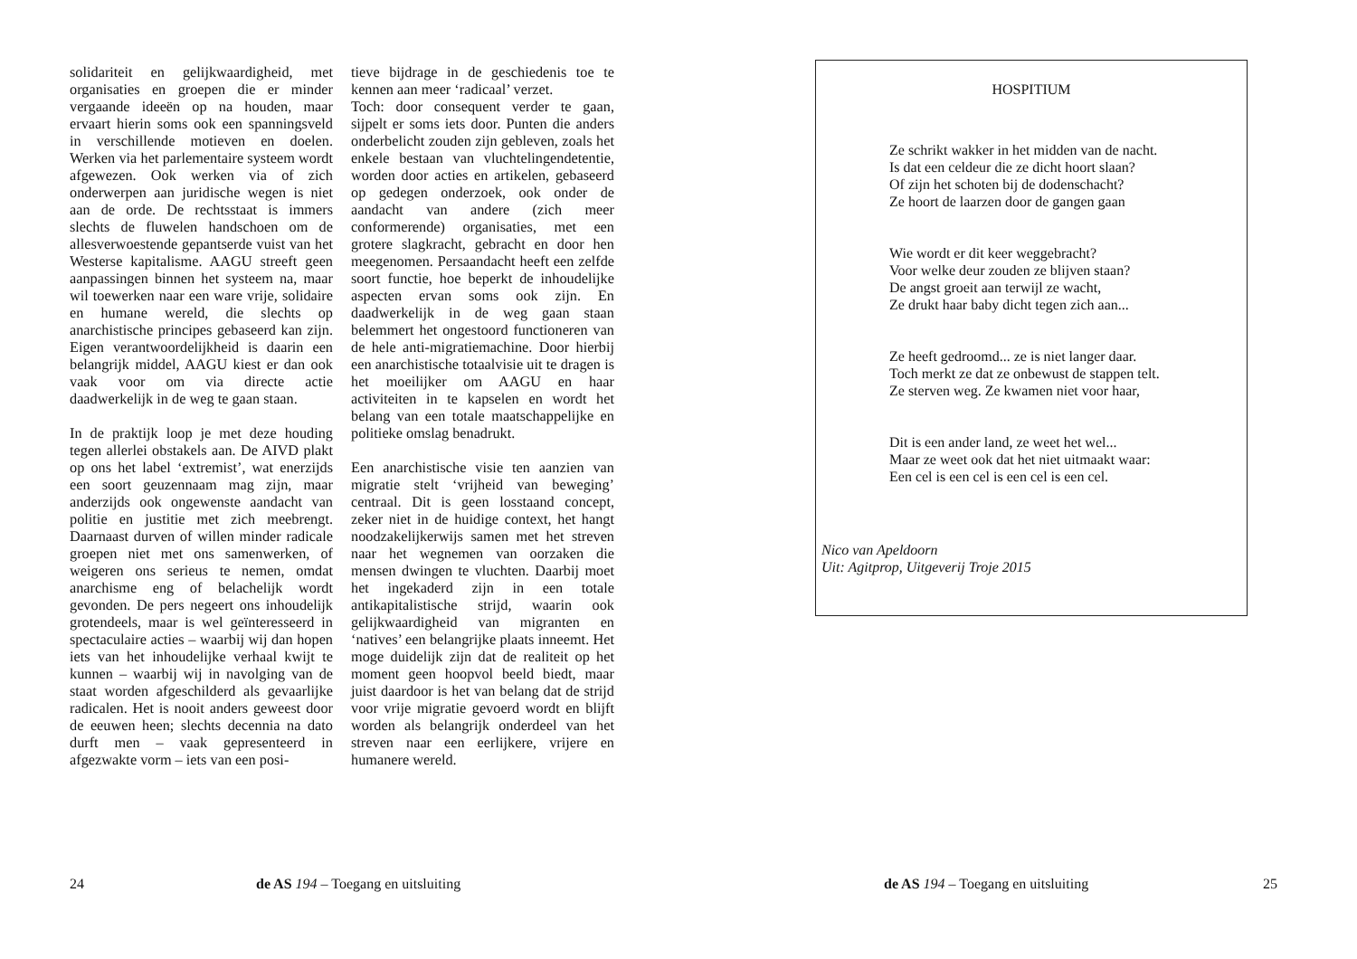solidariteit en gelijkwaardigheid, met organisaties en groepen die er minder vergaande ideeën op na houden, maar ervaart hierin soms ook een spanningsveld in verschillende motieven en doelen. Werken via het parlementaire systeem wordt afgewezen. Ook werken via of zich onderwerpen aan juridische wegen is niet aan de orde. De rechtsstaat is immers slechts de fluwelen handschoen om de allesverwoestende gepantserde vuist van het Westerse kapitalisme. AAGU streeft geen aanpassingen binnen het systeem na, maar wil toewerken naar een ware vrije, solidaire en humane wereld, die slechts op anarchistische principes gebaseerd kan zijn. Eigen verantwoordelijkheid is daarin een belangrijk middel, AAGU kiest er dan ook vaak voor om via directe actie daadwerkelijk in de weg te gaan staan.
In de praktijk loop je met deze houding tegen allerlei obstakels aan. De AIVD plakt op ons het label ‘extremist’, wat enerzijds een soort geuzennaam mag zijn, maar anderzijds ook ongewenste aandacht van politie en justitie met zich meebrengt. Daarnaast durven of willen minder radicale groepen niet met ons samenwerken, of weigeren ons serieus te nemen, omdat anarchisme eng of belachelijk wordt gevonden. De pers negeert ons inhoudelijk grotendeels, maar is wel geïnteresseerd in spectaculaire acties – waarbij wij dan hopen iets van het inhoudelijke verhaal kwijt te kunnen – waarbij wij in navolging van de staat worden afgeschilderd als gevaarlijke radicalen. Het is nooit anders geweest door de eeuwen heen; slechts decennia na dato durft men – vaak gepresenteerd in afgezwakte vorm – iets van een posi-
tieve bijdrage in de geschiedenis toe te kennen aan meer ‘radicaal’ verzet.
Toch: door consequent verder te gaan, sijpelt er soms iets door. Punten die anders onderbelicht zouden zijn gebleven, zoals het enkele bestaan van vluchtelingendetentie, worden door acties en artikelen, gebaseerd op gedegen onderzoek, ook onder de aandacht van andere (zich meer conformerende) organisaties, met een grotere slagkracht, gebracht en door hen meegenomen. Persaandacht heeft een zelfde soort functie, hoe beperkt de inhoudelijke aspecten ervan soms ook zijn. En daadwerkelijk in de weg gaan staan belemmert het ongestoord functioneren van de hele anti-migratiemachine. Door hierbij een anarchistische totaalvisie uit te dragen is het moeilijker om AAGU en haar activiteiten in te kapselen en wordt het belang van een totale maatschappelijke en politieke omslag benadrukt.
Een anarchistische visie ten aanzien van migratie stelt ‘vrijheid van beweging’ centraal. Dit is geen losstaand concept, zeker niet in de huidige context, het hangt noodzakelijkerwijs samen met het streven naar het wegnemen van oorzaken die mensen dwingen te vluchten. Daarbij moet het ingekaderd zijn in een totale antikapitalistische strijd, waarin ook gelijkwaardigheid van migranten en ‘natives’ een belangrijke plaats inneemt. Het moge duidelijk zijn dat de realiteit op het moment geen hoopvol beeld biedt, maar juist daardoor is het van belang dat de strijd voor vrije migratie gevoerd wordt en blijft worden als belangrijk onderdeel van het streven naar een eerlijkere, vrijere en humanere wereld.
24 de AS 194 – Toegang en uitsluiting
HOSPITIUM
Ze schrikt wakker in het midden van de nacht.
Is dat een celdeur die ze dicht hoort slaan?
Of zijn het schoten bij de dodenschacht?
Ze hoort de laarzen door de gangen gaan
Wie wordt er dit keer weggebracht?
Voor welke deur zouden ze blijven staan?
De angst groeit aan terwijl ze wacht,
Ze drukt haar baby dicht tegen zich aan...
Ze heeft gedroomd... ze is niet langer daar.
Toch merkt ze dat ze onbewust de stappen telt.
Ze sterven weg. Ze kwamen niet voor haar,
Dit is een ander land, ze weet het wel...
Maar ze weet ook dat het niet uitmaakt waar:
Een cel is een cel is een cel is een cel.
Nico van Apeldoorn
Uit: Agitprop, Uitgeverij Troje 2015
de AS 194 – Toegang en uitsluiting 25